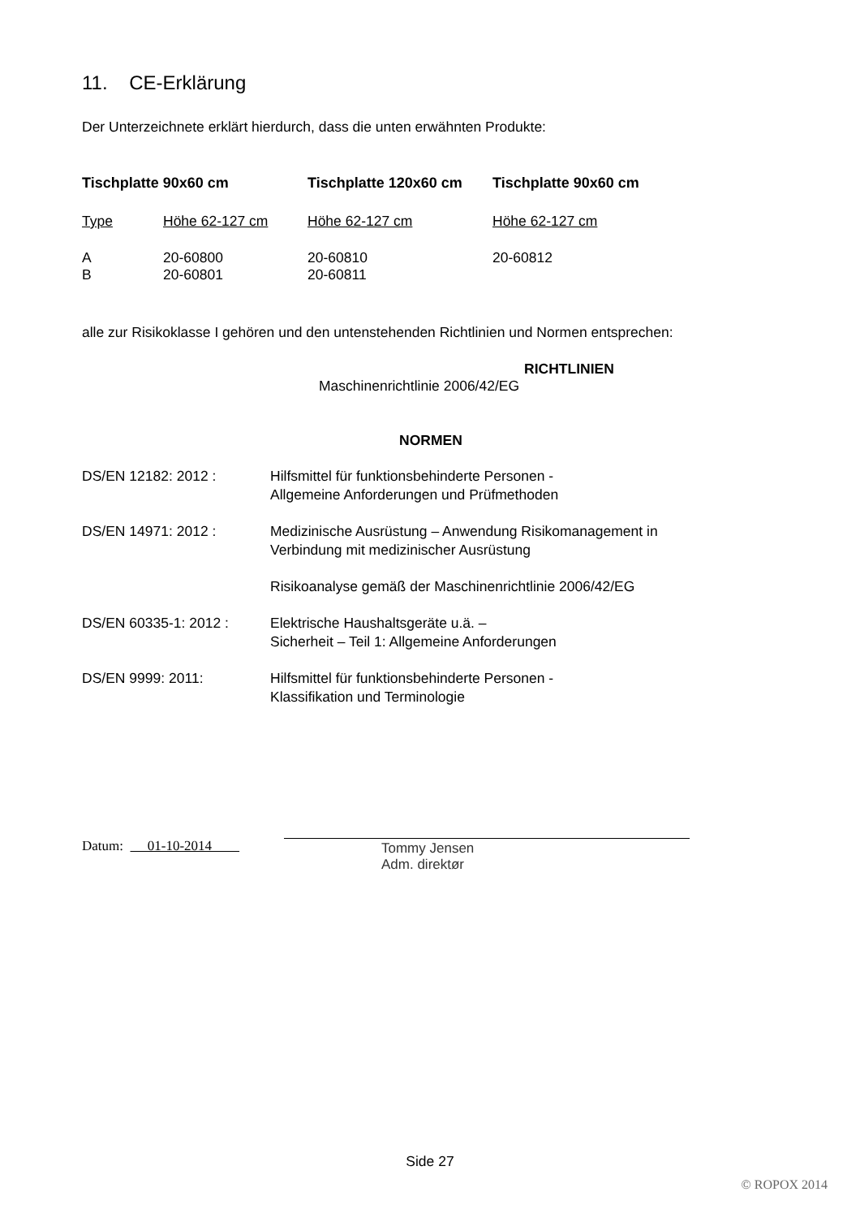11. CE-Erklärung
Der Unterzeichnete erklärt hierdurch, dass die unten erwähnten Produkte:
| Tischplatte 90x60 cm | | Tischplatte 120x60 cm | Tischplatte 90x60 cm |
| --- | --- | --- | --- |
| Type | Höhe 62-127 cm | Höhe 62-127 cm | Höhe 62-127 cm |
| A | 20-60800 | 20-60810 | 20-60812 |
| B | 20-60801 | 20-60811 | |
alle zur Risikoklasse I gehören und den untenstehenden Richtlinien und Normen entsprechen:
RICHTLINIEN
Maschinenrichtlinie 2006/42/EG
NORMEN
| DS/EN 12182: 2012 : | Hilfsmittel für funktionsbehinderte Personen - Allgemeine Anforderungen und Prüfmethoden |
| DS/EN 14971: 2012 : | Medizinische Ausrüstung – Anwendung Risikomanagement in Verbindung mit medizinischer Ausrüstung |
| | Risikoanalyse gemäß der Maschinenrichtlinie 2006/42/EG |
| DS/EN 60335-1: 2012 : | Elektrische Haushaltsgeräte u.ä. – Sicherheit – Teil 1: Allgemeine Anforderungen |
| DS/EN 9999: 2011: | Hilfsmittel für funktionsbehinderte Personen - Klassifikation und Terminologie |
Datum: 01-10-2014 Tommy Jensen
Adm. direktør
Side 27
© ROPOX 2014